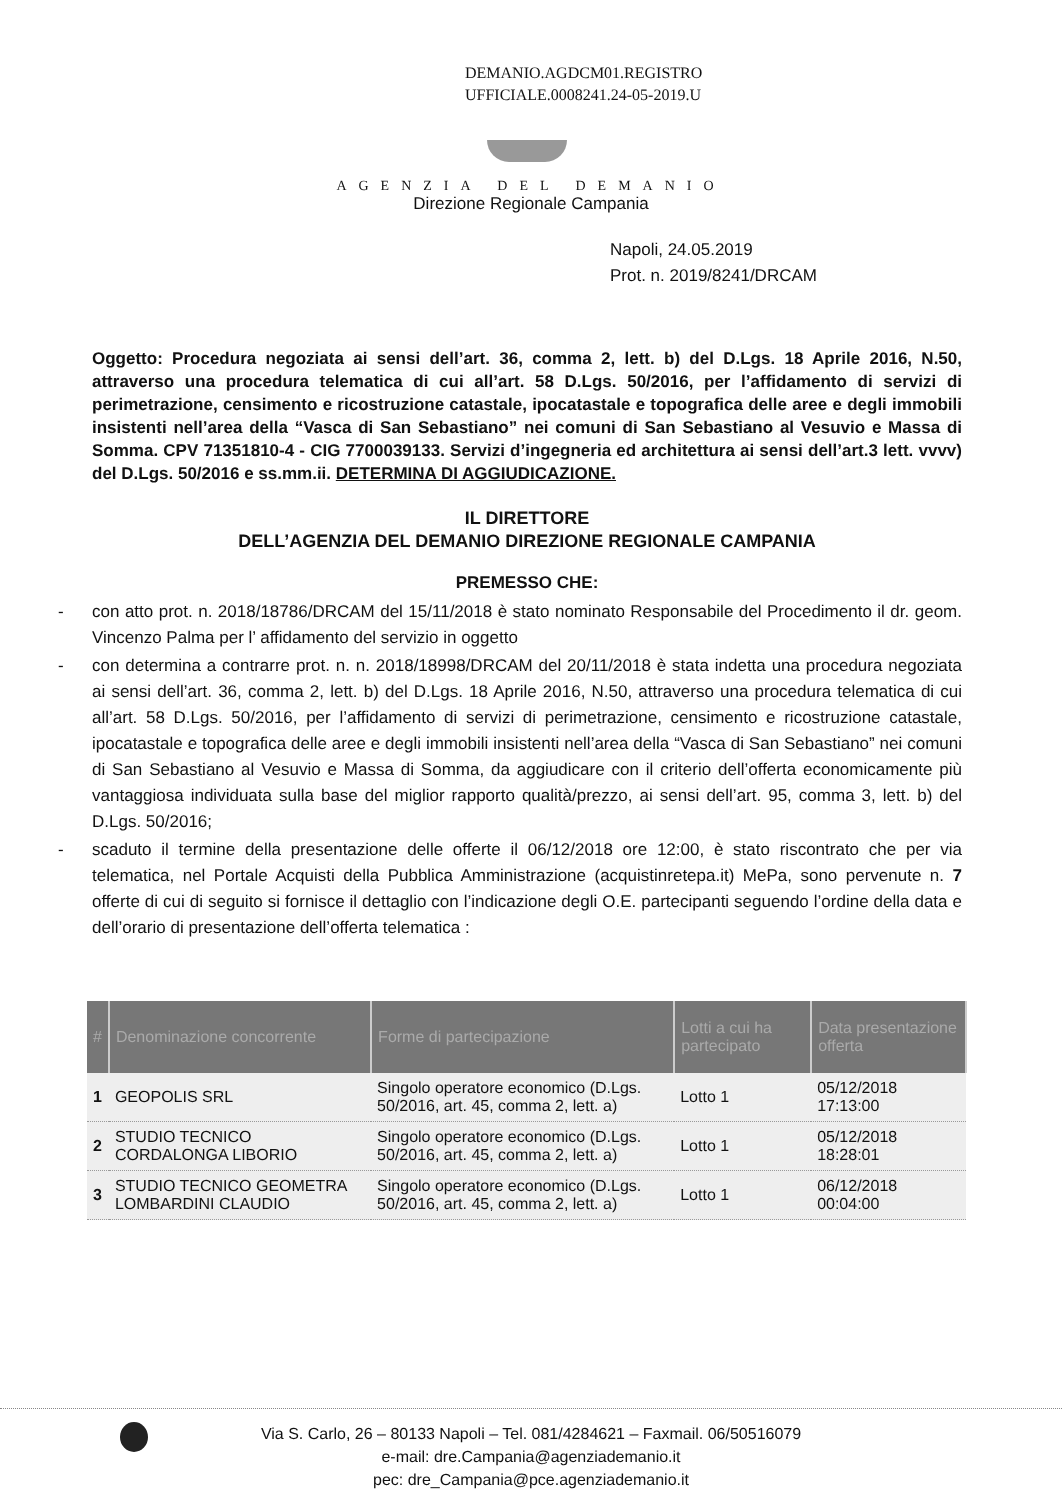DEMANIO.AGDCM01.REGISTRO
UFFICIALE.0008241.24-05-2019.U
AGENZIA DEL DEMANIO
Direzione Regionale Campania
Napoli, 24.05.2019
Prot. n. 2019/8241/DRCAM
Oggetto: Procedura negoziata ai sensi dell’art. 36, comma 2, lett. b) del D.Lgs. 18 Aprile 2016, N.50, attraverso una procedura telematica di cui all’art. 58 D.Lgs. 50/2016, per l’affidamento di servizi di perimetrazione, censimento e ricostruzione catastale, ipocatastale e topografica delle aree e degli immobili insistenti nell’area della “Vasca di San Sebastiano” nei comuni di San Sebastiano al Vesuvio e Massa di Somma. CPV 71351810-4 - CIG 7700039133. Servizi d’ingegneria ed architettura ai sensi dell’art.3 lett. vvvv) del D.Lgs. 50/2016 e ss.mm.ii. DETERMINA DI AGGIUDICAZIONE.
IL DIRETTORE
DELL’AGENZIA DEL DEMANIO DIREZIONE REGIONALE CAMPANIA
PREMESSO CHE:
- con atto prot. n. 2018/18786/DRCAM del 15/11/2018 è stato nominato Responsabile del Procedimento il dr. geom. Vincenzo Palma per l’ affidamento del servizio in oggetto
- con determina a contrarre prot. n. n. 2018/18998/DRCAM del 20/11/2018 è stata indetta una procedura negoziata ai sensi dell’art. 36, comma 2, lett. b) del D.Lgs. 18 Aprile 2016, N.50, attraverso una procedura telematica di cui all’art. 58 D.Lgs. 50/2016, per l’affidamento di servizi di perimetrazione, censimento e ricostruzione catastale, ipocatastale e topografica delle aree e degli immobili insistenti nell’area della “Vasca di San Sebastiano” nei comuni di San Sebastiano al Vesuvio e Massa di Somma, da aggiudicare con il criterio dell’offerta economicamente più vantaggiosa individuata sulla base del miglior rapporto qualità/prezzo, ai sensi dell’art. 95, comma 3, lett. b) del D.Lgs. 50/2016;
- scaduto il termine della presentazione delle offerte il 06/12/2018 ore 12:00, è stato riscontrato che per via telematica, nel Portale Acquisti della Pubblica Amministrazione (acquistinretepa.it) MePa, sono pervenute n. 7 offerte di cui di seguito si fornisce il dettaglio con l’indicazione degli O.E. partecipanti seguendo l’ordine della data e dell’orario di presentazione dell’offerta telematica :
| # | Denominazione concorrente | Forme di partecipazione | Lotti a cui ha partecipato | Data presentazione offerta |
| --- | --- | --- | --- | --- |
| 1 | GEOPOLIS SRL | Singolo operatore economico (D.Lgs. 50/2016, art. 45, comma 2, lett. a) | Lotto 1 | 05/12/2018 17:13:00 |
| 2 | STUDIO TECNICO CORDALONGA LIBORIO | Singolo operatore economico (D.Lgs. 50/2016, art. 45, comma 2, lett. a) | Lotto 1 | 05/12/2018 18:28:01 |
| 3 | STUDIO TECNICO GEOMETRA LOMBARDINI CLAUDIO | Singolo operatore economico (D.Lgs. 50/2016, art. 45, comma 2, lett. a) | Lotto 1 | 06/12/2018 00:04:00 |
Via S. Carlo, 26 – 80133 Napoli – Tel. 081/4284621 – Faxmail. 06/50516079
e-mail: dre.Campania@agenziademanio.it
pec: dre_Campania@pce.agenziademanio.it